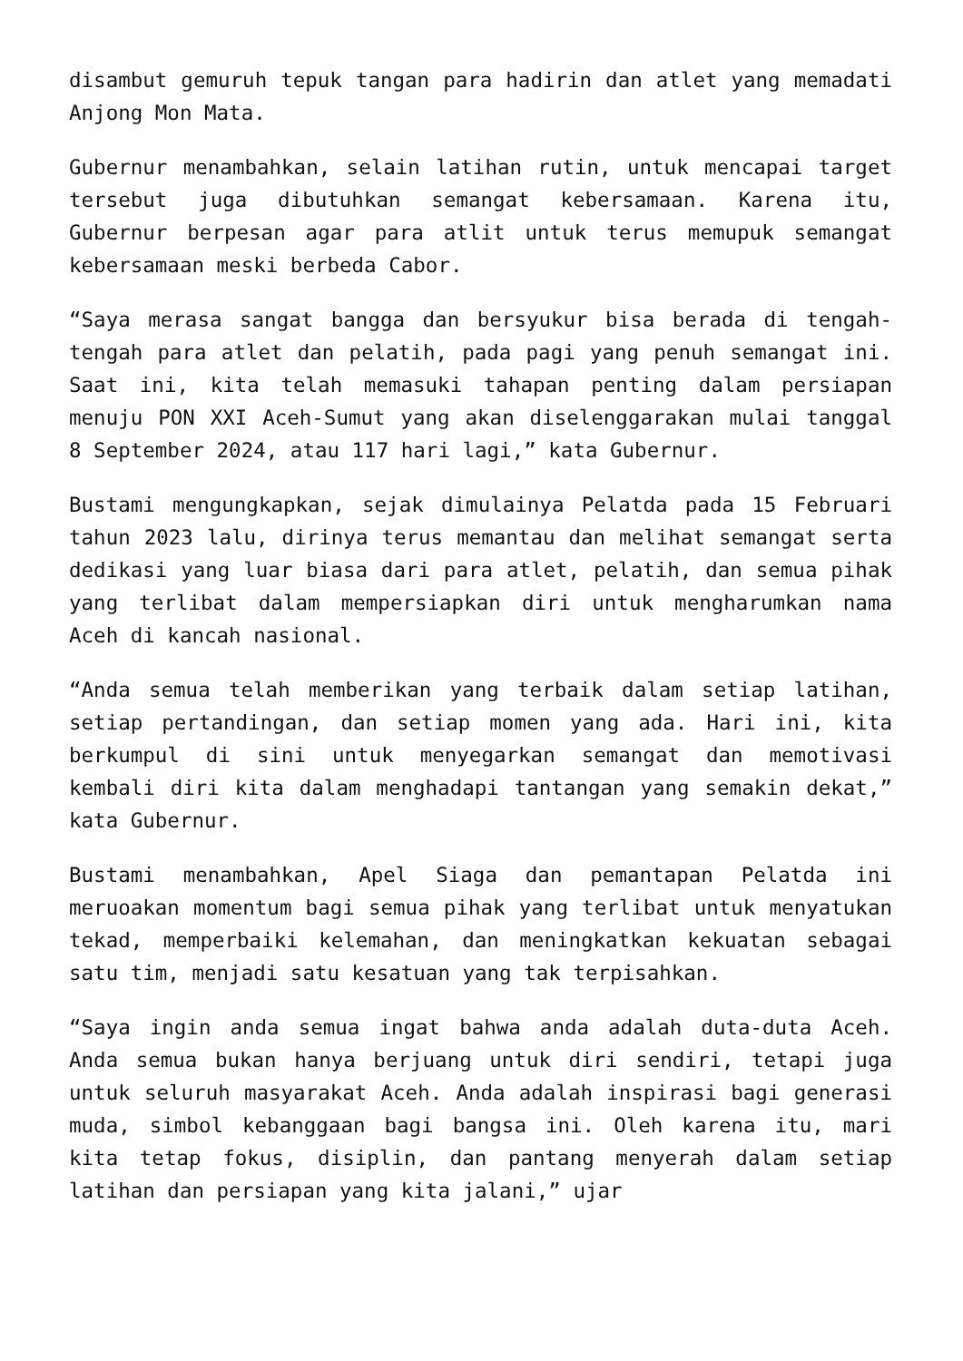disambut gemuruh tepuk tangan para hadirin dan atlet yang memadati Anjong Mon Mata.
Gubernur menambahkan, selain latihan rutin, untuk mencapai target tersebut juga dibutuhkan semangat kebersamaan. Karena itu, Gubernur berpesan agar para atlit untuk terus memupuk semangat kebersamaan meski berbeda Cabor.
“Saya merasa sangat bangga dan bersyukur bisa berada di tengah-tengah para atlet dan pelatih, pada pagi yang penuh semangat ini. Saat ini, kita telah memasuki tahapan penting dalam persiapan menuju PON XXI Aceh-Sumut yang akan diselenggarakan mulai tanggal 8 September 2024, atau 117 hari lagi,” kata Gubernur.
Bustami mengungkapkan, sejak dimulainya Pelatda pada 15 Februari tahun 2023 lalu, dirinya terus memantau dan melihat semangat serta dedikasi yang luar biasa dari para atlet, pelatih, dan semua pihak yang terlibat dalam mempersiapkan diri untuk mengharumkan nama Aceh di kancah nasional.
“Anda semua telah memberikan yang terbaik dalam setiap latihan, setiap pertandingan, dan setiap momen yang ada. Hari ini, kita berkumpul di sini untuk menyegarkan semangat dan memotivasi kembali diri kita dalam menghadapi tantangan yang semakin dekat,” kata Gubernur.
Bustami menambahkan, Apel Siaga dan pemantapan Pelatda ini meruoakan momentum bagi semua pihak yang terlibat untuk menyatukan tekad, memperbaiki kelemahan, dan meningkatkan kekuatan sebagai satu tim, menjadi satu kesatuan yang tak terpisahkan.
“Saya ingin anda semua ingat bahwa anda adalah duta-duta Aceh. Anda semua bukan hanya berjuang untuk diri sendiri, tetapi juga untuk seluruh masyarakat Aceh. Anda adalah inspirasi bagi generasi muda, simbol kebanggaan bagi bangsa ini. Oleh karena itu, mari kita tetap fokus, disiplin, dan pantang menyerah dalam setiap latihan dan persiapan yang kita jalani,” ujar